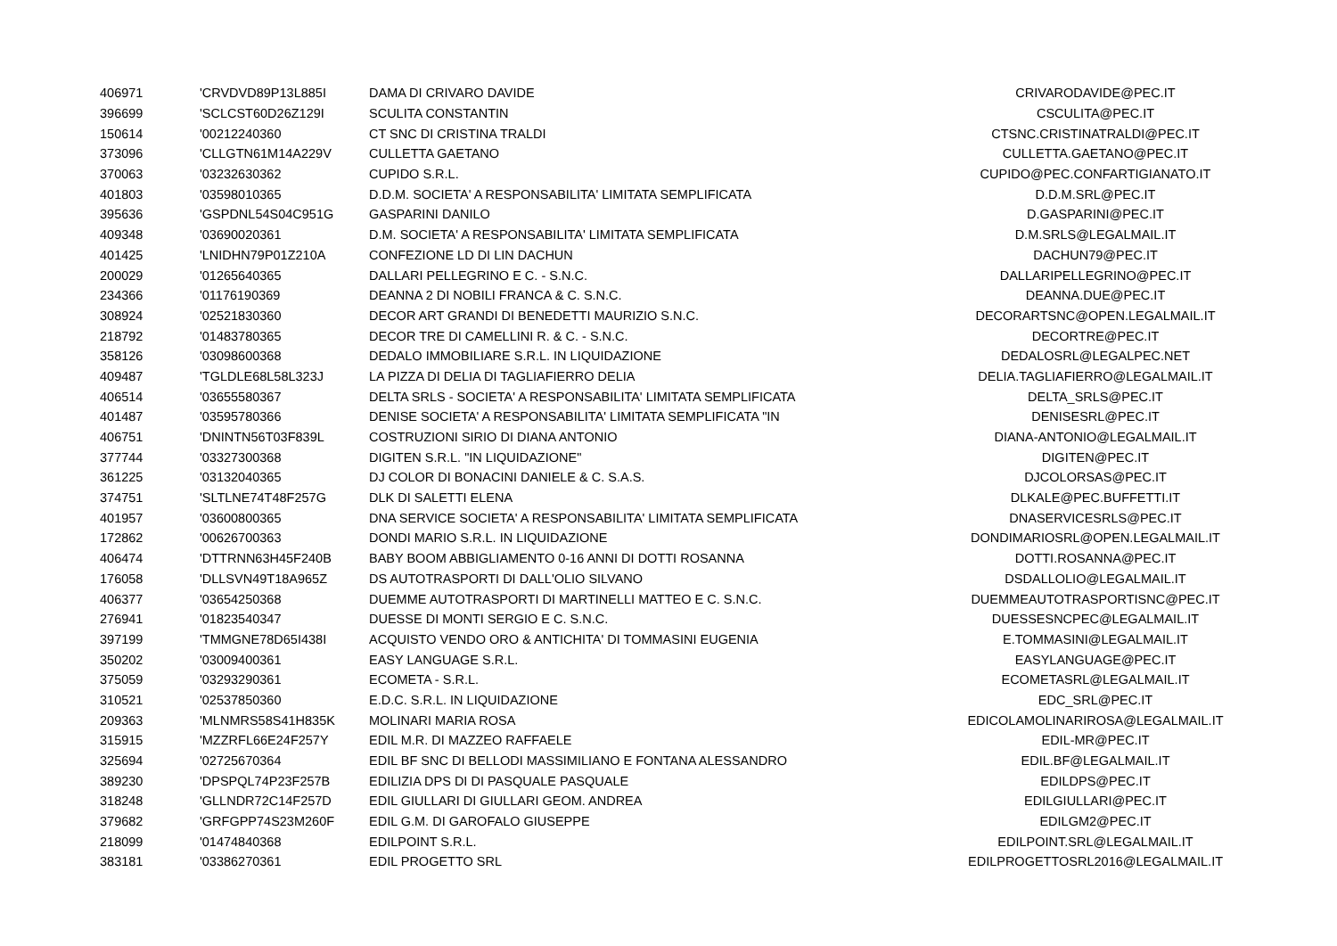| 406971 | 'CRVDVD89P13L885I | DAMA DI CRIVARO DAVIDE | CRIVARODAVIDE@PEC.IT |
| 396699 | 'SCLCST60D26Z129I | SCULITA CONSTANTIN | CSCULITA@PEC.IT |
| 150614 | '00212240360 | CT SNC DI CRISTINA TRALDI | CTSNC.CRISTINATRALDI@PEC.IT |
| 373096 | 'CLLGTN61M14A229V | CULLETTA GAETANO | CULLETTA.GAETANO@PEC.IT |
| 370063 | '03232630362 | CUPIDO S.R.L. | CUPIDO@PEC.CONFARTIGIANATO.IT |
| 401803 | '03598010365 | D.D.M. SOCIETA' A RESPONSABILITA' LIMITATA SEMPLIFICATA | D.D.M.SRL@PEC.IT |
| 395636 | 'GSPDNL54S04C951G | GASPARINI DANILO | D.GASPARINI@PEC.IT |
| 409348 | '03690020361 | D.M. SOCIETA' A RESPONSABILITA' LIMITATA SEMPLIFICATA | D.M.SRLS@LEGALMAIL.IT |
| 401425 | 'LNIDHN79P01Z210A | CONFEZIONE LD DI LIN DACHUN | DACHUN79@PEC.IT |
| 200029 | '01265640365 | DALLARI PELLEGRINO E C. - S.N.C. | DALLARIPELLEGRINO@PEC.IT |
| 234366 | '01176190369 | DEANNA 2 DI NOBILI FRANCA & C. S.N.C. | DEANNA.DUE@PEC.IT |
| 308924 | '02521830360 | DECOR ART GRANDI DI BENEDETTI MAURIZIO S.N.C. | DECORARTSNC@OPEN.LEGALMAIL.IT |
| 218792 | '01483780365 | DECOR TRE DI CAMELLINI R. & C. - S.N.C. | DECORTRE@PEC.IT |
| 358126 | '03098600368 | DEDALO IMMOBILIARE S.R.L. IN LIQUIDAZIONE | DEDALOSRL@LEGALPEC.NET |
| 409487 | 'TGLDLE68L58L323J | LA PIZZA DI DELIA DI TAGLIAFIERRO DELIA | DELIA.TAGLIAFIERRO@LEGALMAIL.IT |
| 406514 | '03655580367 | DELTA SRLS - SOCIETA' A RESPONSABILITA' LIMITATA SEMPLIFICATA | DELTA_SRLS@PEC.IT |
| 401487 | '03595780366 | DENISE SOCIETA' A RESPONSABILITA' LIMITATA SEMPLIFICATA "IN | DENISESRL@PEC.IT |
| 406751 | 'DNINTN56T03F839L | COSTRUZIONI SIRIO DI DIANA ANTONIO | DIANA-ANTONIO@LEGALMAIL.IT |
| 377744 | '03327300368 | DIGITEN S.R.L. "IN LIQUIDAZIONE" | DIGITEN@PEC.IT |
| 361225 | '03132040365 | DJ COLOR DI BONACINI DANIELE & C. S.A.S. | DJCOLORSAS@PEC.IT |
| 374751 | 'SLTLNE74T48F257G | DLK DI SALETTI ELENA | DLKALE@PEC.BUFFETTI.IT |
| 401957 | '03600800365 | DNA SERVICE SOCIETA' A RESPONSABILITA' LIMITATA SEMPLIFICATA | DNASERVICESRLS@PEC.IT |
| 172862 | '00626700363 | DONDI MARIO S.R.L. IN LIQUIDAZIONE | DONDIMARIOSRL@OPEN.LEGALMAIL.IT |
| 406474 | 'DTTRNN63H45F240B | BABY BOOM ABBIGLIAMENTO 0-16 ANNI DI DOTTI ROSANNA | DOTTI.ROSANNA@PEC.IT |
| 176058 | 'DLLSVN49T18A965Z | DS AUTOTRASPORTI DI DALL'OLIO SILVANO | DSDALLOLIO@LEGALMAIL.IT |
| 406377 | '03654250368 | DUEMME AUTOTRASPORTI DI MARTINELLI MATTEO E C. S.N.C. | DUEMMEAUTOTRASPORTISNC@PEC.IT |
| 276941 | '01823540347 | DUESSE DI MONTI SERGIO E C. S.N.C. | DUESSESNCPEC@LEGALMAIL.IT |
| 397199 | 'TMMGNE78D65I438I | ACQUISTO VENDO ORO & ANTICHITA' DI TOMMASINI EUGENIA | E.TOMMASINI@LEGALMAIL.IT |
| 350202 | '03009400361 | EASY LANGUAGE S.R.L. | EASYLANGUAGE@PEC.IT |
| 375059 | '03293290361 | ECOMETA - S.R.L. | ECOMETASRL@LEGALMAIL.IT |
| 310521 | '02537850360 | E.D.C. S.R.L. IN LIQUIDAZIONE | EDC_SRL@PEC.IT |
| 209363 | 'MLNMRS58S41H835K | MOLINARI MARIA ROSA | EDICOLAMOLINARIROSA@LEGALMAIL.IT |
| 315915 | 'MZZRFL66E24F257Y | EDIL M.R. DI MAZZEO RAFFAELE | EDIL-MR@PEC.IT |
| 325694 | '02725670364 | EDIL BF SNC DI BELLODI MASSIMILIANO E FONTANA ALESSANDRO | EDIL.BF@LEGALMAIL.IT |
| 389230 | 'DPSPQL74P23F257B | EDILIZIA DPS DI DI PASQUALE PASQUALE | EDILDPS@PEC.IT |
| 318248 | 'GLLNDR72C14F257D | EDIL GIULLARI DI GIULLARI GEOM. ANDREA | EDILGIULLARI@PEC.IT |
| 379682 | 'GRFGPP74S23M260F | EDIL G.M. DI GAROFALO GIUSEPPE | EDILGM2@PEC.IT |
| 218099 | '01474840368 | EDILPOINT S.R.L. | EDILPOINT.SRL@LEGALMAIL.IT |
| 383181 | '03386270361 | EDIL PROGETTO SRL | EDILPROGETTOSRL2016@LEGALMAIL.IT |